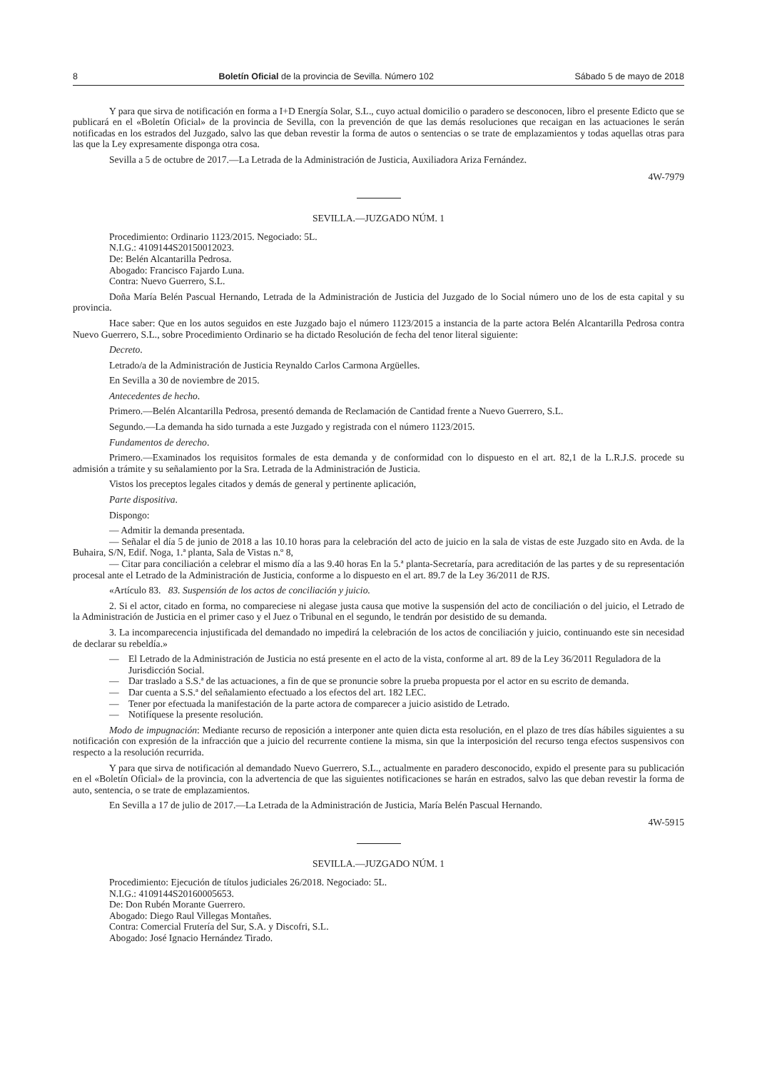8 Boletín Oficial de la provincia de Sevilla. Número 102 Sábado 5 de mayo de 2018
Y para que sirva de notificación en forma a I+D Energía Solar, S.L., cuyo actual domicilio o paradero se desconocen, libro el presente Edicto que se publicará en el «Boletín Oficial» de la provincia de Sevilla, con la prevención de que las demás resoluciones que recaigan en las actuaciones le serán notificadas en los estrados del Juzgado, salvo las que deban revestir la forma de autos o sentencias o se trate de emplazamientos y todas aquellas otras para las que la Ley expresamente disponga otra cosa.
Sevilla a 5 de octubre de 2017.—La Letrada de la Administración de Justicia, Auxiliadora Ariza Fernández.
4W-7979
SEVILLA.—JUZGADO NÚM. 1
Procedimiento: Ordinario 1123/2015. Negociado: 5L.
N.I.G.: 4109144S20150012023.
De: Belén Alcantarilla Pedrosa.
Abogado: Francisco Fajardo Luna.
Contra: Nuevo Guerrero, S.L.
Doña María Belén Pascual Hernando, Letrada de la Administración de Justicia del Juzgado de lo Social número uno de los de esta capital y su provincia.
Hace saber: Que en los autos seguidos en este Juzgado bajo el número 1123/2015 a instancia de la parte actora Belén Alcantarilla Pedrosa contra Nuevo Guerrero, S.L., sobre Procedimiento Ordinario se ha dictado Resolución de fecha del tenor literal siguiente:
Decreto.
Letrado/a de la Administración de Justicia Reynaldo Carlos Carmona Argüelles.
En Sevilla a 30 de noviembre de 2015.
Antecedentes de hecho.
Primero.—Belén Alcantarilla Pedrosa, presentó demanda de Reclamación de Cantidad frente a Nuevo Guerrero, S.L.
Segundo.—La demanda ha sido turnada a este Juzgado y registrada con el número 1123/2015.
Fundamentos de derecho.
Primero.—Examinados los requisitos formales de esta demanda y de conformidad con lo dispuesto en el art. 82,1 de la L.R.J.S. procede su admisión a trámite y su señalamiento por la Sra. Letrada de la Administración de Justicia.
Vistos los preceptos legales citados y demás de general y pertinente aplicación,
Parte dispositiva.
Dispongo:
— Admitir la demanda presentada.
— Señalar el día 5 de junio de 2018 a las 10.10 horas para la celebración del acto de juicio en la sala de vistas de este Juzgado sito en Avda. de la Buhaira, S/N, Edif. Noga, 1.ª planta, Sala de Vistas n.º 8,
— Citar para conciliación a celebrar el mismo día a las 9.40 horas En la 5.ª planta-Secretaría, para acreditación de las partes y de su representación procesal ante el Letrado de la Administración de Justicia, conforme a lo dispuesto en el art. 89.7 de la Ley 36/2011 de RJS.
«Artículo 83. 83. Suspensión de los actos de conciliación y juicio.
2. Si el actor, citado en forma, no compareciese ni alegase justa causa que motive la suspensión del acto de conciliación o del juicio, el Letrado de la Administración de Justicia en el primer caso y el Juez o Tribunal en el segundo, le tendrán por desistido de su demanda.
3. La incomparecencia injustificada del demandado no impedirá la celebración de los actos de conciliación y juicio, continuando este sin necesidad de declarar su rebeldía.»
— El Letrado de la Administración de Justicia no está presente en el acto de la vista, conforme al art. 89 de la Ley 36/2011 Reguladora de la Jurisdicción Social.
— Dar traslado a S.S.ª de las actuaciones, a fin de que se pronuncie sobre la prueba propuesta por el actor en su escrito de demanda.
— Dar cuenta a S.S.ª del señalamiento efectuado a los efectos del art. 182 LEC.
— Tener por efectuada la manifestación de la parte actora de comparecer a juicio asistido de Letrado.
— Notifíquese la presente resolución.
Modo de impugnación: Mediante recurso de reposición a interponer ante quien dicta esta resolución, en el plazo de tres días hábiles siguientes a su notificación con expresión de la infracción que a juicio del recurrente contiene la misma, sin que la interposición del recurso tenga efectos suspensivos con respecto a la resolución recurrida.
Y para que sirva de notificación al demandado Nuevo Guerrero, S.L., actualmente en paradero desconocido, expido el presente para su publicación en el «Boletín Oficial» de la provincia, con la advertencia de que las siguientes notificaciones se harán en estrados, salvo las que deban revestir la forma de auto, sentencia, o se trate de emplazamientos.
En Sevilla a 17 de julio de 2017.—La Letrada de la Administración de Justicia, María Belén Pascual Hernando.
4W-5915
SEVILLA.—JUZGADO NÚM. 1
Procedimiento: Ejecución de títulos judiciales 26/2018. Negociado: 5L.
N.I.G.: 4109144S20160005653.
De: Don Rubén Morante Guerrero.
Abogado: Diego Raul Villegas Montañes.
Contra: Comercial Frutería del Sur, S.A. y Discofri, S.L.
Abogado: José Ignacio Hernández Tirado.